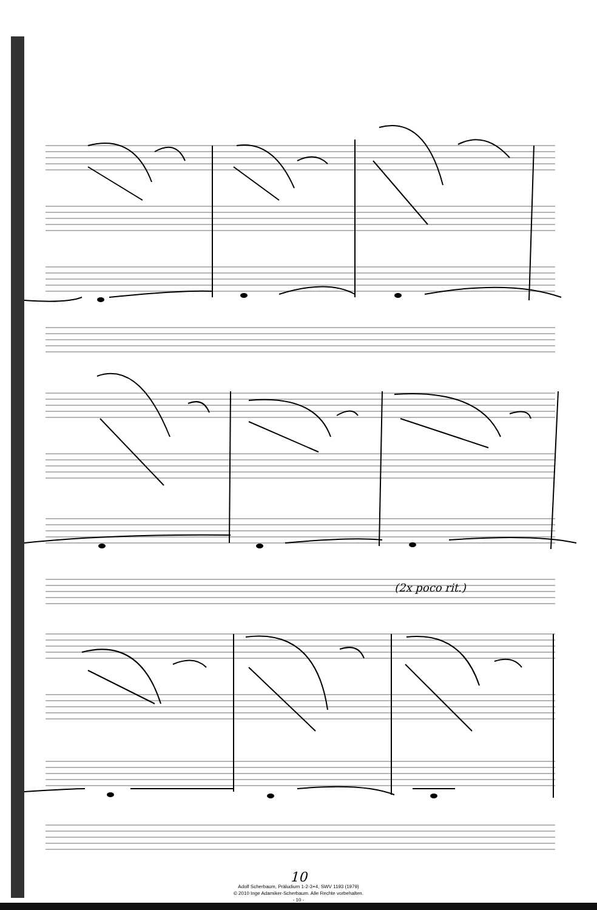(2x poco rit.)
10
Adolf Scherbaum, Präludium 1-2-3+4, SWV 1193 (1979)
© 2010 Inge Adamiker-Scherbaum. Alle Rechte vorbehalten.
- 10 -